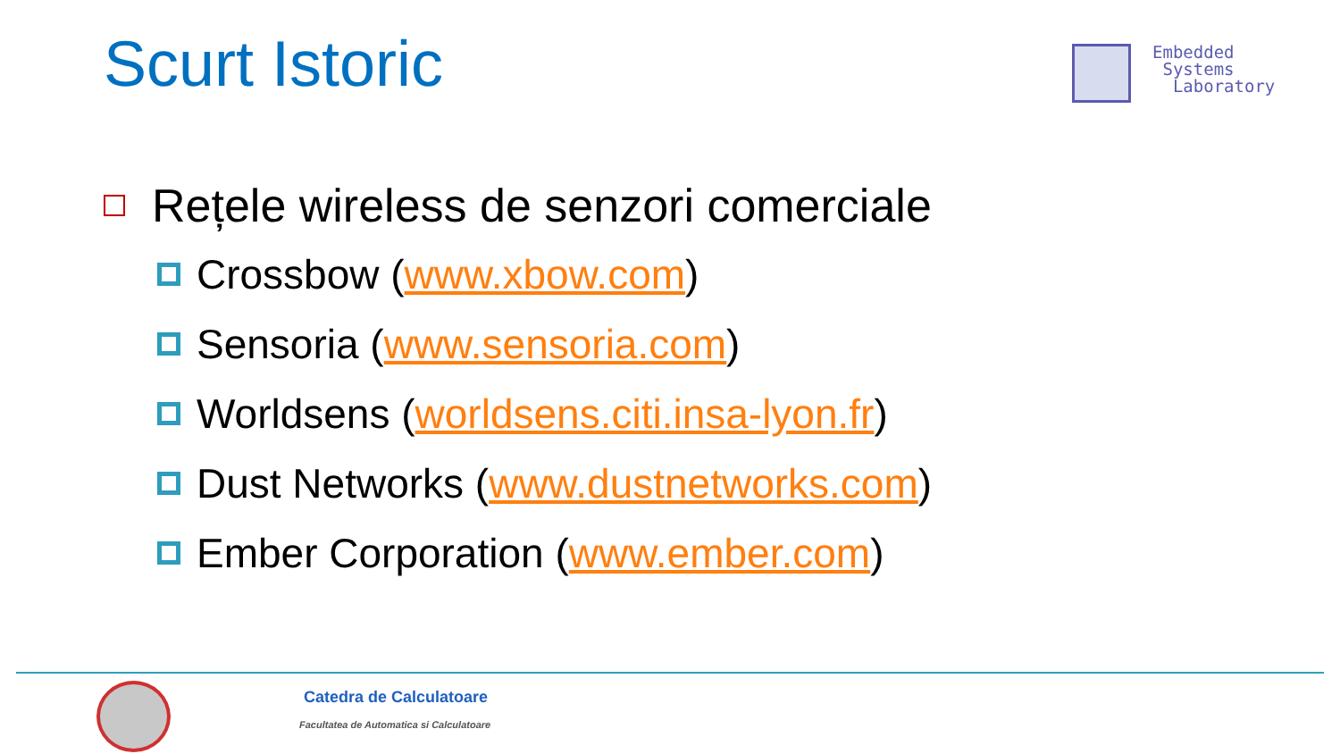Scurt Istoric
Embedded
Systems
Laboratory
Rețele wireless de senzori comerciale
Crossbow (www.xbow.com)
Sensoria (www.sensoria.com)
Worldsens (worldsens.citi.insa-lyon.fr)
Dust Networks (www.dustnetworks.com)
Ember Corporation (www.ember.com)
Catedra de Calculatoare
Facultatea de Automatica si Calculatoare